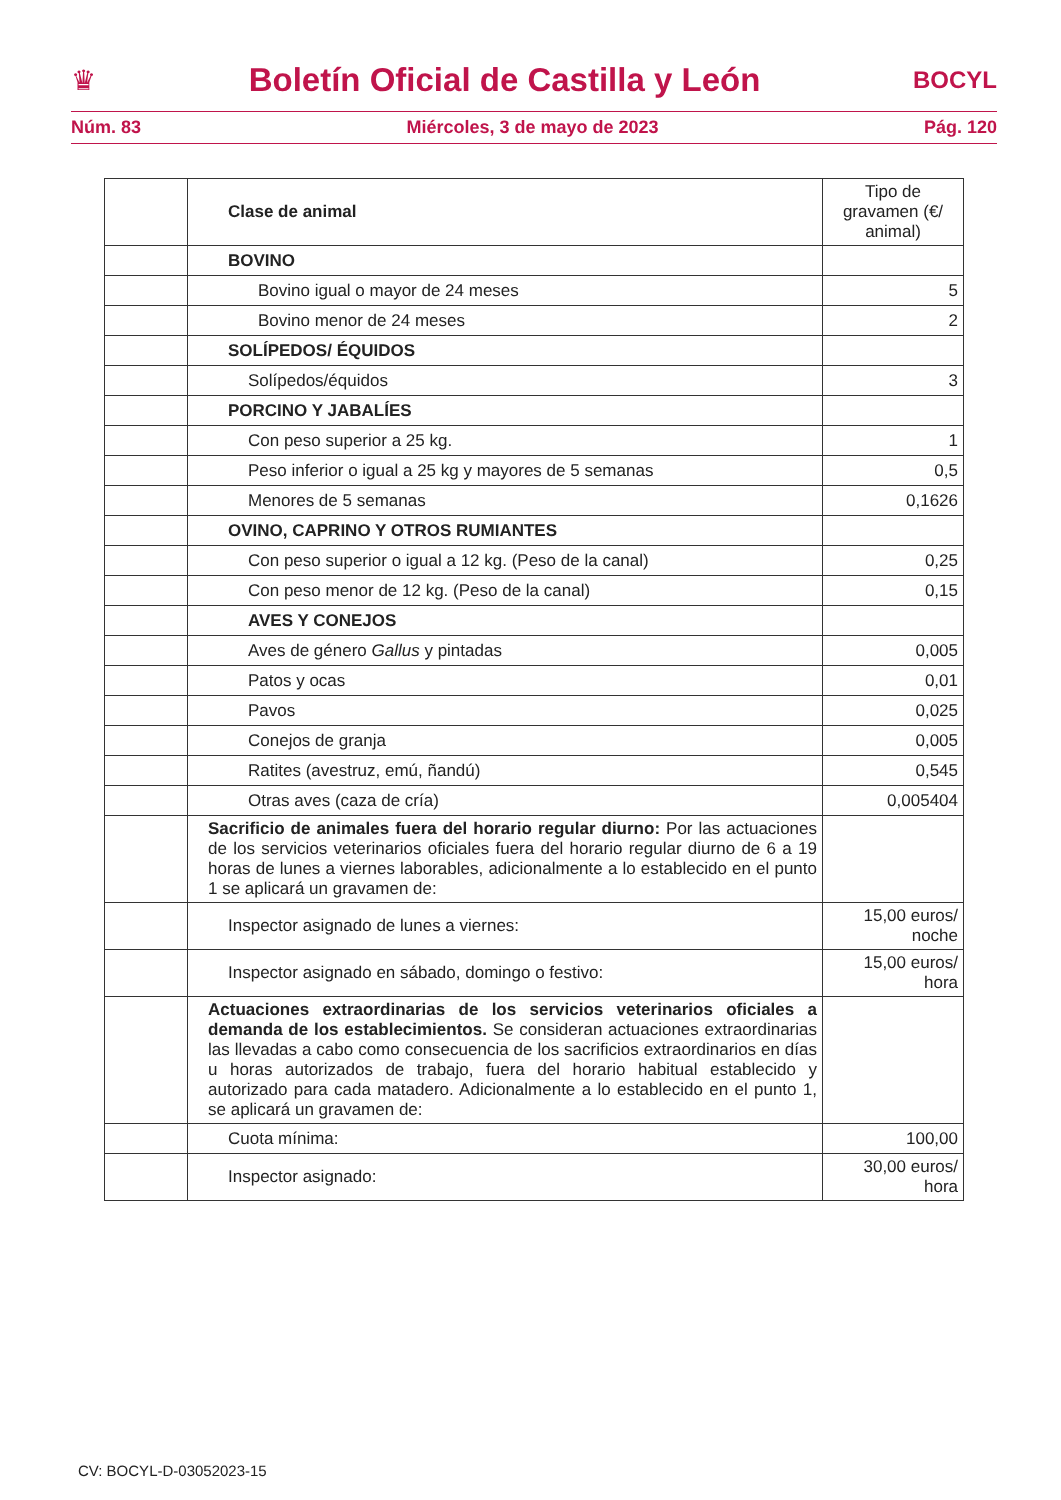♛ Boletín Oficial de Castilla y León BOCYL
Núm. 83 Miércoles, 3 de mayo de 2023 Pág. 120
| | Clase de animal | Tipo de gravamen (€/ animal) |
| | BOVINO | |
| | Bovino igual o mayor de 24 meses | 5 |
| | Bovino menor de 24 meses | 2 |
| | SOLÍPEDOS/ ÉQUIDOS | |
| | Solípedos/équidos | 3 |
| | PORCINO Y JABALÍES | |
| | Con peso superior a 25 kg. | 1 |
| | Peso inferior o igual a 25 kg y mayores de 5 semanas | 0,5 |
| | Menores de 5 semanas | 0,1626 |
| | OVINO, CAPRINO Y OTROS RUMIANTES | |
| | Con peso superior o igual a 12 kg. (Peso de la canal) | 0,25 |
| | Con peso menor de 12 kg. (Peso de la canal) | 0,15 |
| | AVES Y CONEJOS | |
| | Aves de género Gallus y pintadas | 0,005 |
| | Patos y ocas | 0,01 |
| | Pavos | 0,025 |
| | Conejos de granja | 0,005 |
| | Ratites (avestruz, emú, ñandú) | 0,545 |
| | Otras aves (caza de cría) | 0,005404 |
| | Sacrificio de animales fuera del horario regular diurno: Por las actuaciones de los servicios veterinarios oficiales fuera del horario regular diurno de 6 a 19 horas de lunes a viernes laborables, adicionalmente a lo establecido en el punto 1 se aplicará un gravamen de: | |
| | Inspector asignado de lunes a viernes: | 15,00 euros/ noche |
| | Inspector asignado en sábado, domingo o festivo: | 15,00 euros/ hora |
| | Actuaciones extraordinarias de los servicios veterinarios oficiales a demanda de los establecimientos. Se consideran actuaciones extraordinarias las llevadas a cabo como consecuencia de los sacrificios extraordinarios en días u horas autorizados de trabajo, fuera del horario habitual establecido y autorizado para cada matadero. Adicionalmente a lo establecido en el punto 1, se aplicará un gravamen de: | |
| | Cuota mínima: | 100,00 |
| | Inspector asignado: | 30,00 euros/ hora |
CV: BOCYL-D-03052023-15